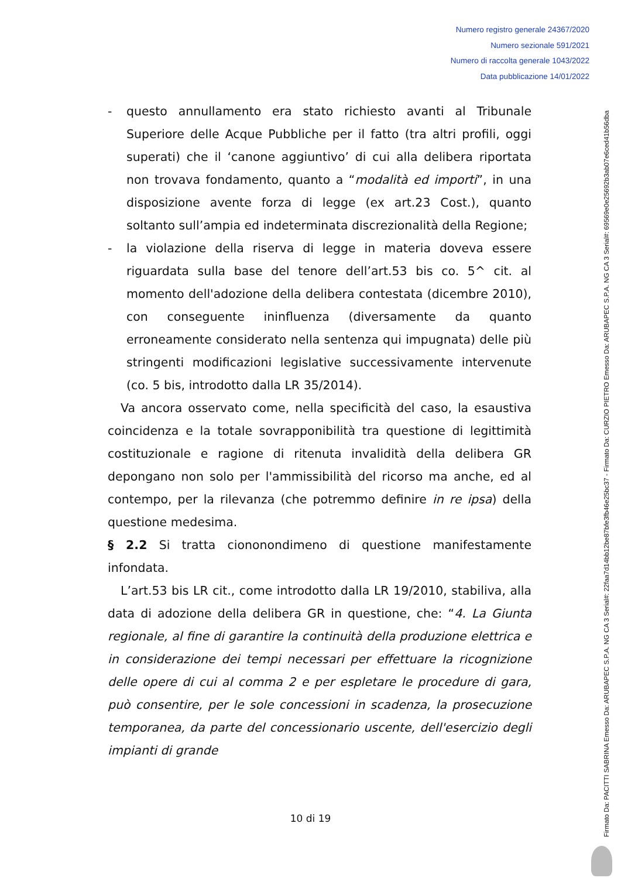Numero registro generale 24367/2020
Numero sezionale 591/2021
Numero di raccolta generale 1043/2022
Data pubblicazione 14/01/2022
- questo annullamento era stato richiesto avanti al Tribunale Superiore delle Acque Pubbliche per il fatto (tra altri profili, oggi superati) che il ‘canone aggiuntivo’ di cui alla delibera riportata non trovava fondamento, quanto a “modalità ed importi”, in una disposizione avente forza di legge (ex art.23 Cost.), quanto soltanto sull’ampia ed indeterminata discrezionalità della Regione;
- la violazione della riserva di legge in materia doveva essere riguardata sulla base del tenore dell’art.53 bis co. 5^ cit. al momento dell'adozione della delibera contestata (dicembre 2010), con conseguente ininfluenza (diversamente da quanto erroneamente considerato nella sentenza qui impugnata) delle più stringenti modificazioni legislative successivamente intervenute (co. 5 bis, introdotto dalla LR 35/2014).
Va ancora osservato come, nella specificità del caso, la esaustiva coincidenza e la totale sovrapponibilità tra questione di legittimità costituzionale e ragione di ritenuta invalidità della delibera GR depongano non solo per l'ammissibilità del ricorso ma anche, ed al contempo, per la rilevanza (che potremmo definire in re ipsa) della questione medesima.
§ 2.2 Si tratta ciononondimeno di questione manifestamente infondata.
L’art.53 bis LR cit., come introdotto dalla LR 19/2010, stabiliva, alla data di adozione della delibera GR in questione, che: “4. La Giunta regionale, al fine di garantire la continuità della produzione elettrica e in considerazione dei tempi necessari per effettuare la ricognizione delle opere di cui al comma 2 e per espletare le procedure di gara, può consentire, per le sole concessioni in scadenza, la prosecuzione temporanea, da parte del concessionario uscente, dell'esercizio degli impianti di grande
10 di 19
Firmato Da: PACITTI SABRINA Emesso Da: ARUBAPEC S.P.A. NG CA 3 Serial#: 22faa7d14bb12be87bfe3fb46e25bc37 - Firmato Da: CURZIO PIETRO Emesso Da: ARUBAPEC S.P.A. NG CA 3 Serial#: 69569e0e25692b3ab07e6ced41b56dba